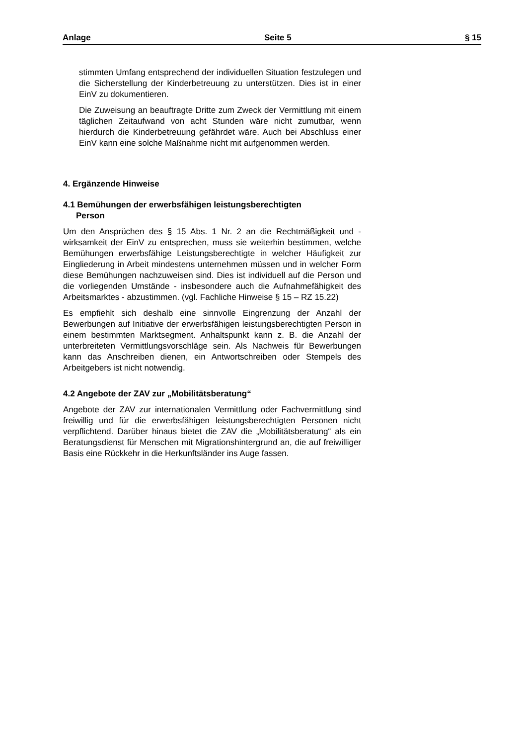Anlage Seite 5 § 15
stimmten Umfang entsprechend der individuellen Situation fest­zulegen und die Sicherstellung der Kinderbetreuung zu unter­stützen. Dies ist in einer EinV zu dokumentieren.
Die Zuweisung an beauftragte Dritte zum Zweck der Vermittlung mit einem täglichen Zeitaufwand von acht Stunden wäre nicht zumutbar, wenn hierdurch die Kinderbetreuung gefährdet wäre. Auch bei Abschluss einer EinV kann eine solche Maßnahme nicht mit aufgenommen werden.
4. Ergänzende Hinweise
4.1 Bemühungen der erwerbsfähigen leistungsberechtigten
Person
Um den Ansprüchen des § 15 Abs. 1 Nr. 2 an die Rechtmäßigkeit und -wirksamkeit der EinV zu entsprechen, muss sie weiterhin be­stimmen, welche Bemühungen erwerbsfähige Leistungsberechtigte in welcher Häufigkeit zur Eingliederung in Arbeit mindestens unter­nehmen müssen und in welcher Form diese Bemühungen nachzu­weisen sind. Dies ist individuell auf die Person und die vorliegenden Umstände - insbesondere auch die Aufnahmefähigkeit des Arbeits­marktes - abzustimmen. (vgl. Fachliche Hinweise § 15 – RZ 15.22)
Es empfiehlt sich deshalb eine sinnvolle Eingrenzung der Anzahl der Bewerbungen auf Initiative der erwerbsfähigen leistungsberech­tigten Person in einem bestimmten Marktsegment. Anhaltspunkt kann z. B. die Anzahl der unterbreiteten Vermittlungsvorschläge sein. Als Nachweis für Bewerbungen kann das Anschreiben dienen, ein Antwortschreiben oder Stempels des Arbeitgebers ist nicht not­wendig.
4.2 Angebote der ZAV zur „Mobilitätsberatung“
Angebote der ZAV zur internationalen Vermittlung oder Fachvermitt­lung sind freiwillig und für die erwerbsfähigen leistungsberechtigten Personen nicht verpflichtend. Darüber hinaus bietet die ZAV die „Mobilitätsberatung“ als ein Beratungsdienst für Menschen mit Mig­rationshintergrund an, die auf freiwilliger Basis eine Rückkehr in die Herkunftsländer ins Auge fassen.